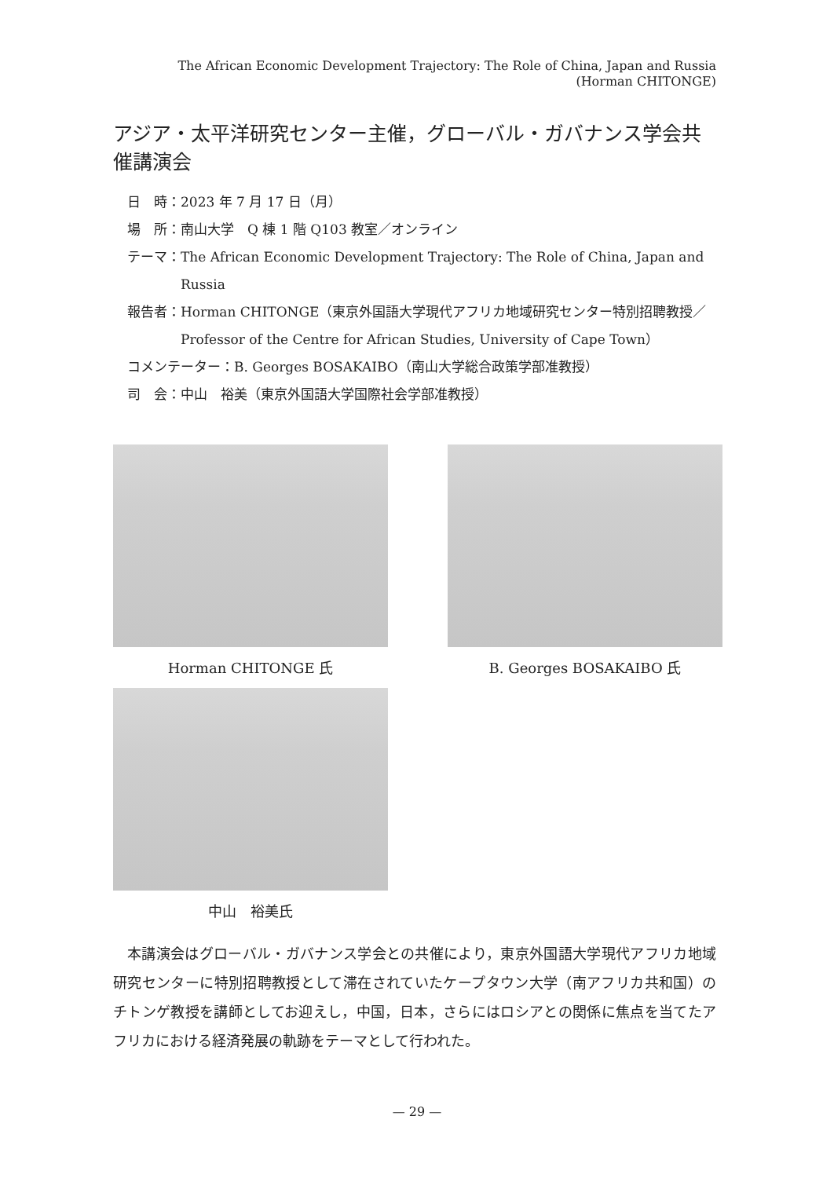The African Economic Development Trajectory: The Role of China, Japan and Russia
(Horman CHITONGE)
アジア・太平洋研究センター主催，グローバル・ガバナンス学会共催講演会
日　時： 2023 年 7 月 17 日（月）
場　所： 南山大学　Q 棟 1 階 Q103 教室／オンライン
テーマ： The African Economic Development Trajectory: The Role of China, Japan and Russia
報告者： Horman CHITONGE（東京外国語大学現代アフリカ地域研究センター特別招聘教授／Professor of the Centre for African Studies, University of Cape Town）
コメンテーター：B. Georges BOSAKAIBO（南山大学総合政策学部准教授）
司　会： 中山　裕美（東京外国語大学国際社会学部准教授）
Horman CHITONGE 氏
B. Georges BOSAKAIBO 氏
中山　裕美氏
本講演会はグローバル・ガバナンス学会との共催により，東京外国語大学現代アフリカ地域研究センターに特別招聘教授として滞在されていたケープタウン大学（南アフリカ共和国）のチトンゲ教授を講師としてお迎えし，中国，日本，さらにはロシアとの関係に焦点を当てたアフリカにおける経済発展の軌跡をテーマとして行われた。
— 29 —